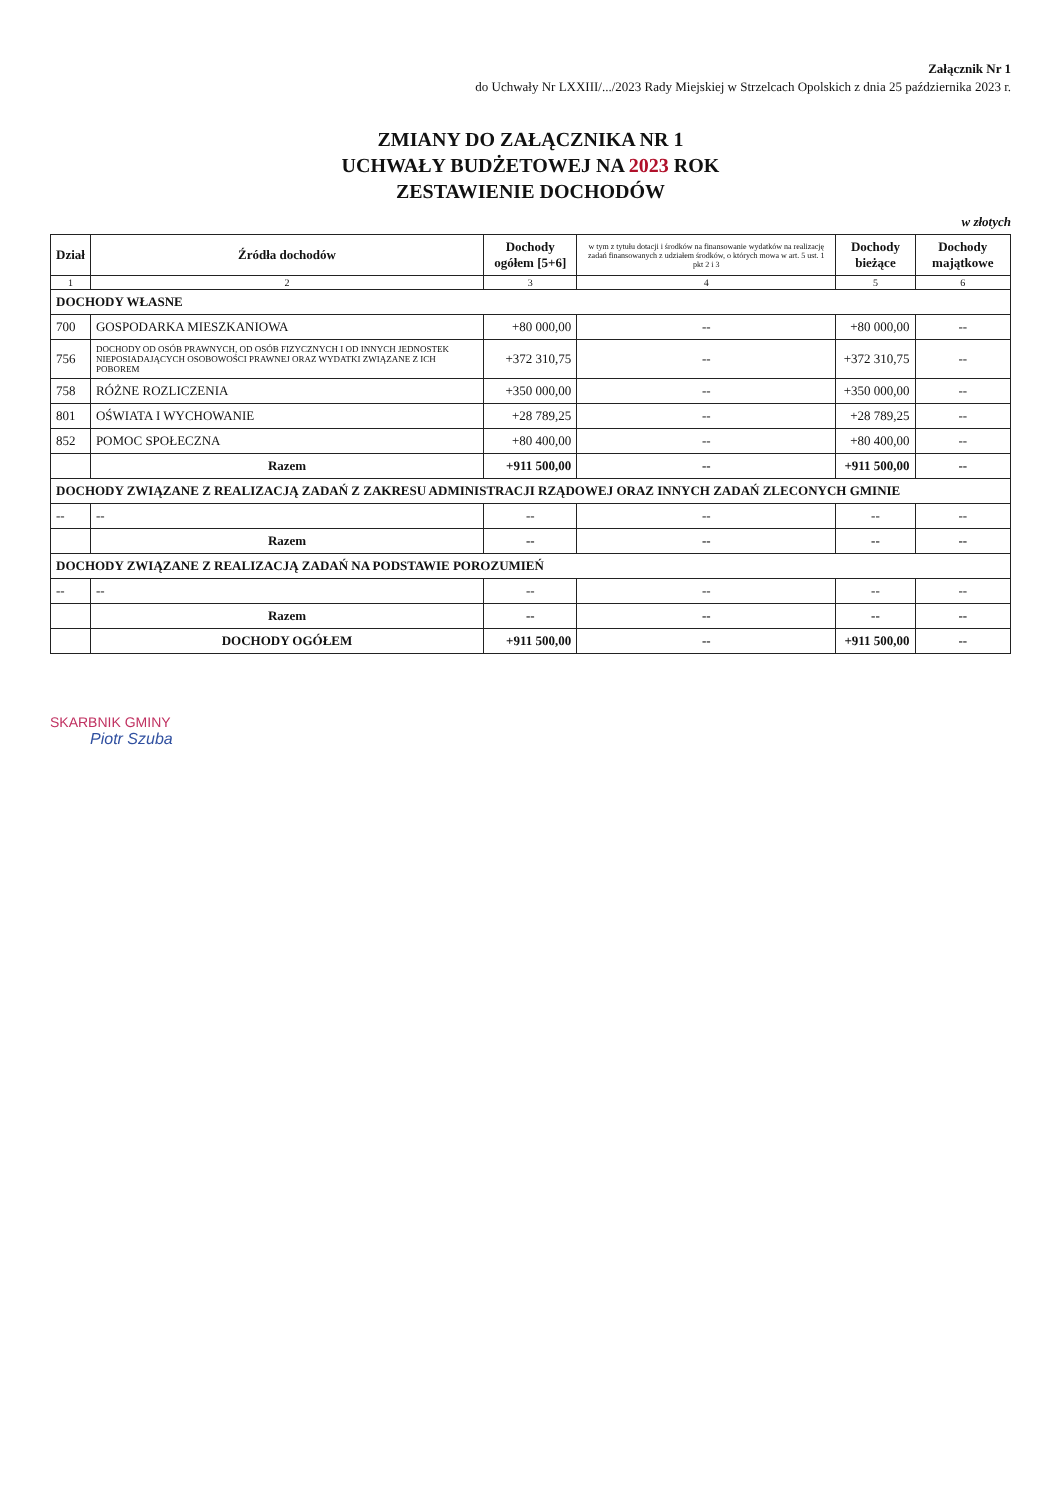Załącznik Nr 1
do Uchwały Nr LXXIII/.../2023 Rady Miejskiej w Strzelcach Opolskich z dnia 25 października 2023 r.
ZMIANY DO ZAŁĄCZNIKA NR 1
UCHWAŁY BUDŻETOWEJ NA 2023 ROK
ZESTAWIENIE DOCHODÓW
w złotych
| Dział | Źródła dochodów | Dochody ogółem [5+6] | w tym z tytułu dotacji i środków na finansowanie wydatków na realizację zadań finansowanych z udziałem środków, o których mowa w art. 5 ust. 1 pkt 2 i 3 | Dochody bieżące | Dochody majątkowe |
| --- | --- | --- | --- | --- | --- |
| 1 | 2 | 3 | 4 | 5 | 6 |
| DOCHODY WŁASNE | | | | | |
| 700 | GOSPODARKA MIESZKANIOWA | +80 000,00 | -- | +80 000,00 | -- |
| 756 | DOCHODY OD OSÓB PRAWNYCH, OD OSÓB FIZYCZNYCH I OD INNYCH JEDNOSTEK NIEPOSIADAJĄCYCH OSOBOWOŚCI PRAWNEJ ORAZ WYDATKI ZWIĄZANE Z ICH POBOREM | +372 310,75 | -- | +372 310,75 | -- |
| 758 | RÓŻNE ROZLICZENIA | +350 000,00 | -- | +350 000,00 | -- |
| 801 | OŚWIATA I WYCHOWANIE | +28 789,25 | -- | +28 789,25 | -- |
| 852 | POMOC SPOŁECZNA | +80 400,00 | -- | +80 400,00 | -- |
| | Razem | +911 500,00 | -- | +911 500,00 | -- |
| DOCHODY ZWIĄZANE Z REALIZACJĄ ZADAŃ Z ZAKRESU ADMINISTRACJI RZĄDOWEJ ORAZ INNYCH ZADAŃ ZLECONYCH GMINIE | | | | | |
| -- | -- | -- | -- | -- | -- |
| | Razem | -- | -- | -- | -- |
| DOCHODY ZWIĄZANE Z REALIZACJĄ ZADAŃ NA PODSTAWIE POROZUMIEŃ | | | | | |
| -- | -- | -- | -- | -- | -- |
| | Razem | -- | -- | -- | -- |
| | DOCHODY OGÓŁEM | +911 500,00 | -- | +911 500,00 | -- |
SKARBNIK GMINY
Piotr Szuba